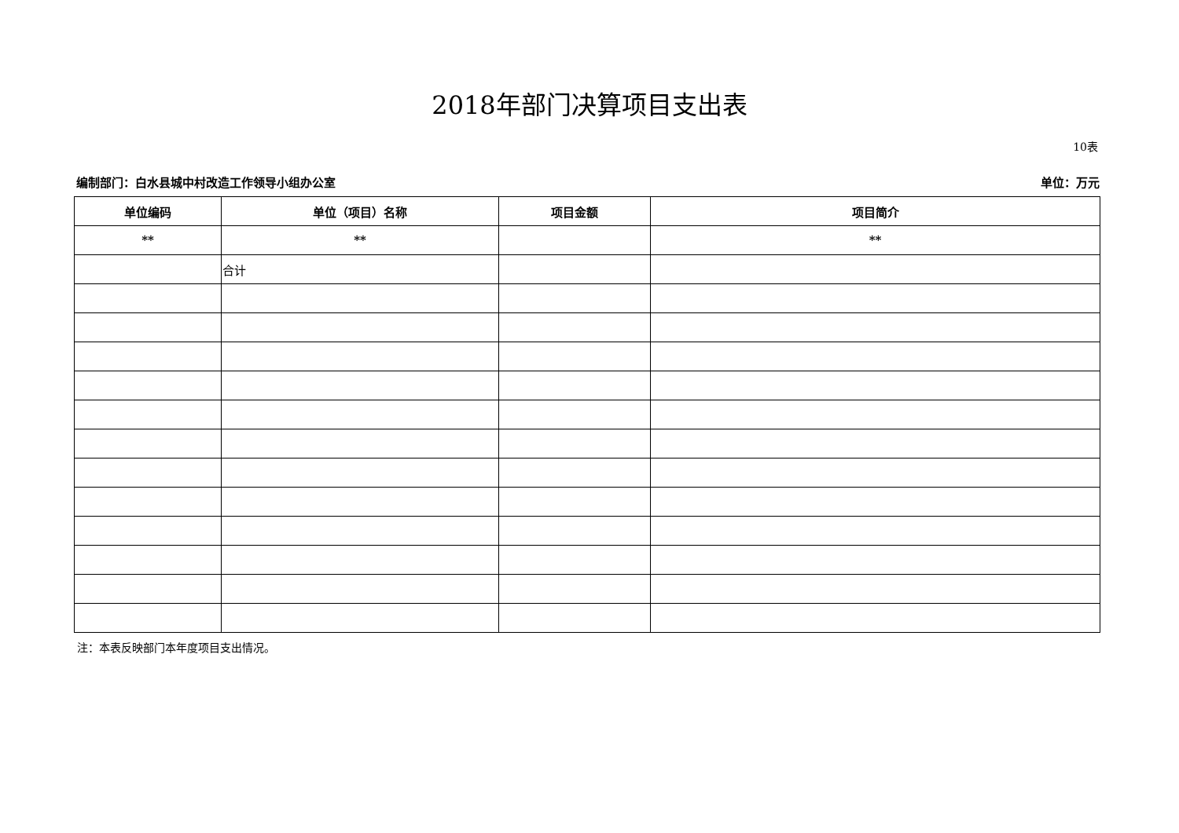2018年部门决算项目支出表
10表
编制部门：白水县城中村改造工作领导小组办公室 单位：万元
| 单位编码 | 单位（项目）名称 | 项目金额 | 项目简介 |
| --- | --- | --- | --- |
| ** | ** | | ** |
| | 合计 | | |
注：本表反映部门本年度项目支出情况。